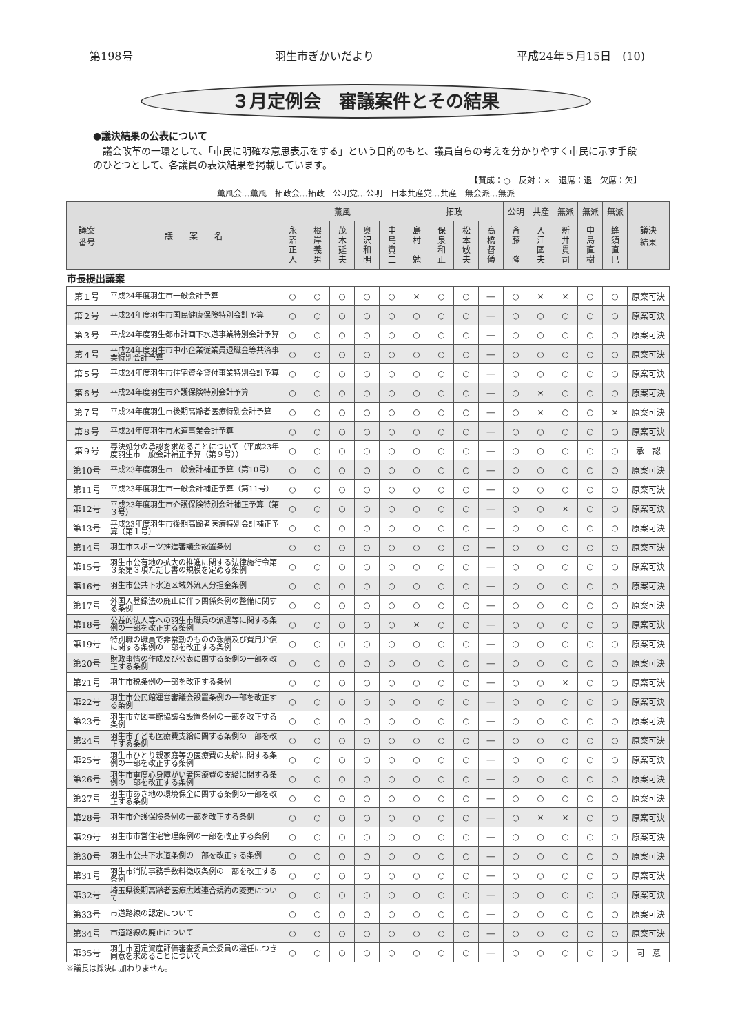第198号 羽生市ぎかいだより 平成24年５月15日　(10)
３月定例会　審議案件とその結果
●議決結果の公表について
　議会改革の一環として、「市民に明確な意思表示をする」という目的のもと、議員自らの考えを分かりやすく市民に示す手段のひとつとして、各議員の表決結果を掲載しています。
【賛成：○　反対：×　退席：退　欠席：欠】
薫風会…薫風　拓政会…拓政　公明党…公明　日本共産党…共産　無会派…無派
| 議案 番号 | 議 案 名 | 薫風 | | | | | 拓政 | | | | 公明 | 共産 | 無派 | 無派 | 無派 | 議決 結果 |
| --- | --- | --- | --- | --- | --- | --- | --- | --- | --- | --- | --- | --- | --- | --- | --- | --- |
| | | 永 沼 正 人 | 根 岸 義 男 | 茂 木 延 夫 | 奥 沢 和 明 | 中 島 資 二 | 島 村 勉 | 保 泉 和 正 | 松 本 敏 夫 | 高 橋 督 儀 | 斉 藤 隆 | 入 江 國 夫 | 新 井 貫 司 | 中 島 直 樹 | 蜂 須 直 巳 | |
| 市長提出議案 | | | | | | | | | | | | | | | | |
| 第１号 | 平成24年度羽生市一般会計予算 | ○ | ○ | ○ | ○ | ○ | × | ○ | ○ | ― | ○ | × | × | ○ | ○ | 原案可決 |
| 第２号 | 平成24年度羽生市国民健康保険特別会計予算 | ○ | ○ | ○ | ○ | ○ | ○ | ○ | ○ | ― | ○ | ○ | ○ | ○ | ○ | 原案可決 |
| 第３号 | 平成24年度羽生都市計画下水道事業特別会計予算 | ○ | ○ | ○ | ○ | ○ | ○ | ○ | ○ | ― | ○ | ○ | ○ | ○ | ○ | 原案可決 |
| 第４号 | 平成24年度羽生市中小企業従業員退職金等共済事業特別会計予算 | ○ | ○ | ○ | ○ | ○ | ○ | ○ | ○ | ― | ○ | ○ | ○ | ○ | ○ | 原案可決 |
| 第５号 | 平成24年度羽生市住宅資金貸付事業特別会計予算 | ○ | ○ | ○ | ○ | ○ | ○ | ○ | ○ | ― | ○ | ○ | ○ | ○ | ○ | 原案可決 |
| 第６号 | 平成24年度羽生市介護保険特別会計予算 | ○ | ○ | ○ | ○ | ○ | ○ | ○ | ○ | ― | ○ | × | ○ | ○ | ○ | 原案可決 |
| 第７号 | 平成24年度羽生市後期高齢者医療特別会計予算 | ○ | ○ | ○ | ○ | ○ | ○ | ○ | ○ | ― | ○ | × | ○ | ○ | × | 原案可決 |
| 第８号 | 平成24年度羽生市水道事業会計予算 | ○ | ○ | ○ | ○ | ○ | ○ | ○ | ○ | ― | ○ | ○ | ○ | ○ | ○ | 原案可決 |
| 第９号 | 専決処分の承認を求めることについて（平成23年度羽生市一般会計補正予算（第９号）） | ○ | ○ | ○ | ○ | ○ | ○ | ○ | ○ | ― | ○ | ○ | ○ | ○ | ○ | 承 認 |
| 第10号 | 平成23年度羽生市一般会計補正予算（第10号） | ○ | ○ | ○ | ○ | ○ | ○ | ○ | ○ | ― | ○ | ○ | ○ | ○ | ○ | 原案可決 |
| 第11号 | 平成23年度羽生市一般会計補正予算（第11号） | ○ | ○ | ○ | ○ | ○ | ○ | ○ | ○ | ― | ○ | ○ | ○ | ○ | ○ | 原案可決 |
| 第12号 | 平成23年度羽生市介護保険特別会計補正予算（第３号） | ○ | ○ | ○ | ○ | ○ | ○ | ○ | ○ | ― | ○ | ○ | × | ○ | ○ | 原案可決 |
| 第13号 | 平成23年度羽生市後期高齢者医療特別会計補正予算（第１号） | ○ | ○ | ○ | ○ | ○ | ○ | ○ | ○ | ― | ○ | ○ | ○ | ○ | ○ | 原案可決 |
| 第14号 | 羽生市スポーツ推進審議会設置条例 | ○ | ○ | ○ | ○ | ○ | ○ | ○ | ○ | ― | ○ | ○ | ○ | ○ | ○ | 原案可決 |
| 第15号 | 羽生市公有地の拡大の推進に関する法律施行令第３条第３項ただし書の規模を定める条例 | ○ | ○ | ○ | ○ | ○ | ○ | ○ | ○ | ― | ○ | ○ | ○ | ○ | ○ | 原案可決 |
| 第16号 | 羽生市公共下水道区域外流入分担金条例 | ○ | ○ | ○ | ○ | ○ | ○ | ○ | ○ | ― | ○ | ○ | ○ | ○ | ○ | 原案可決 |
| 第17号 | 外国人登録法の廃止に伴う関係条例の整備に関する条例 | ○ | ○ | ○ | ○ | ○ | ○ | ○ | ○ | ― | ○ | ○ | ○ | ○ | ○ | 原案可決 |
| 第18号 | 公益的法人等への羽生市職員の派遣等に関する条例の一部を改正する条例 | ○ | ○ | ○ | ○ | ○ | × | ○ | ○ | ― | ○ | ○ | ○ | ○ | ○ | 原案可決 |
| 第19号 | 特別職の職員で非常勤のものの報酬及び費用弁償に関する条例の一部を改正する条例 | ○ | ○ | ○ | ○ | ○ | ○ | ○ | ○ | ― | ○ | ○ | ○ | ○ | ○ | 原案可決 |
| 第20号 | 財政事情の作成及び公表に関する条例の一部を改正する条例 | ○ | ○ | ○ | ○ | ○ | ○ | ○ | ○ | ― | ○ | ○ | ○ | ○ | ○ | 原案可決 |
| 第21号 | 羽生市税条例の一部を改正する条例 | ○ | ○ | ○ | ○ | ○ | ○ | ○ | ○ | ― | ○ | ○ | × | ○ | ○ | 原案可決 |
| 第22号 | 羽生市公民館運営審議会設置条例の一部を改正する条例 | ○ | ○ | ○ | ○ | ○ | ○ | ○ | ○ | ― | ○ | ○ | ○ | ○ | ○ | 原案可決 |
| 第23号 | 羽生市立図書館協議会設置条例の一部を改正する条例 | ○ | ○ | ○ | ○ | ○ | ○ | ○ | ○ | ― | ○ | ○ | ○ | ○ | ○ | 原案可決 |
| 第24号 | 羽生市子ども医療費支給に関する条例の一部を改正する条例 | ○ | ○ | ○ | ○ | ○ | ○ | ○ | ○ | ― | ○ | ○ | ○ | ○ | ○ | 原案可決 |
| 第25号 | 羽生市ひとり親家庭等の医療費の支給に関する条例の一部を改正する条例 | ○ | ○ | ○ | ○ | ○ | ○ | ○ | ○ | ― | ○ | ○ | ○ | ○ | ○ | 原案可決 |
| 第26号 | 羽生市重度心身障がい者医療費の支給に関する条例の一部を改正する条例 | ○ | ○ | ○ | ○ | ○ | ○ | ○ | ○ | ― | ○ | ○ | ○ | ○ | ○ | 原案可決 |
| 第27号 | 羽生市あき地の環境保全に関する条例の一部を改正する条例 | ○ | ○ | ○ | ○ | ○ | ○ | ○ | ○ | ― | ○ | ○ | ○ | ○ | ○ | 原案可決 |
| 第28号 | 羽生市介護保険条例の一部を改正する条例 | ○ | ○ | ○ | ○ | ○ | ○ | ○ | ○ | ― | ○ | × | × | ○ | ○ | 原案可決 |
| 第29号 | 羽生市市営住宅管理条例の一部を改正する条例 | ○ | ○ | ○ | ○ | ○ | ○ | ○ | ○ | ― | ○ | ○ | ○ | ○ | ○ | 原案可決 |
| 第30号 | 羽生市公共下水道条例の一部を改正する条例 | ○ | ○ | ○ | ○ | ○ | ○ | ○ | ○ | ― | ○ | ○ | ○ | ○ | ○ | 原案可決 |
| 第31号 | 羽生市消防事務手数料徴収条例の一部を改正する条例 | ○ | ○ | ○ | ○ | ○ | ○ | ○ | ○ | ― | ○ | ○ | ○ | ○ | ○ | 原案可決 |
| 第32号 | 埼玉県後期高齢者医療広域連合規約の変更について | ○ | ○ | ○ | ○ | ○ | ○ | ○ | ○ | ― | ○ | ○ | ○ | ○ | ○ | 原案可決 |
| 第33号 | 市道路線の認定について | ○ | ○ | ○ | ○ | ○ | ○ | ○ | ○ | ― | ○ | ○ | ○ | ○ | ○ | 原案可決 |
| 第34号 | 市道路線の廃止について | ○ | ○ | ○ | ○ | ○ | ○ | ○ | ○ | ― | ○ | ○ | ○ | ○ | ○ | 原案可決 |
| 第35号 | 羽生市固定資産評価審査委員会委員の選任につき同意を求めることについて | ○ | ○ | ○ | ○ | ○ | ○ | ○ | ○ | ― | ○ | ○ | ○ | ○ | ○ | 同 意 |
※議長は採決に加わりません。